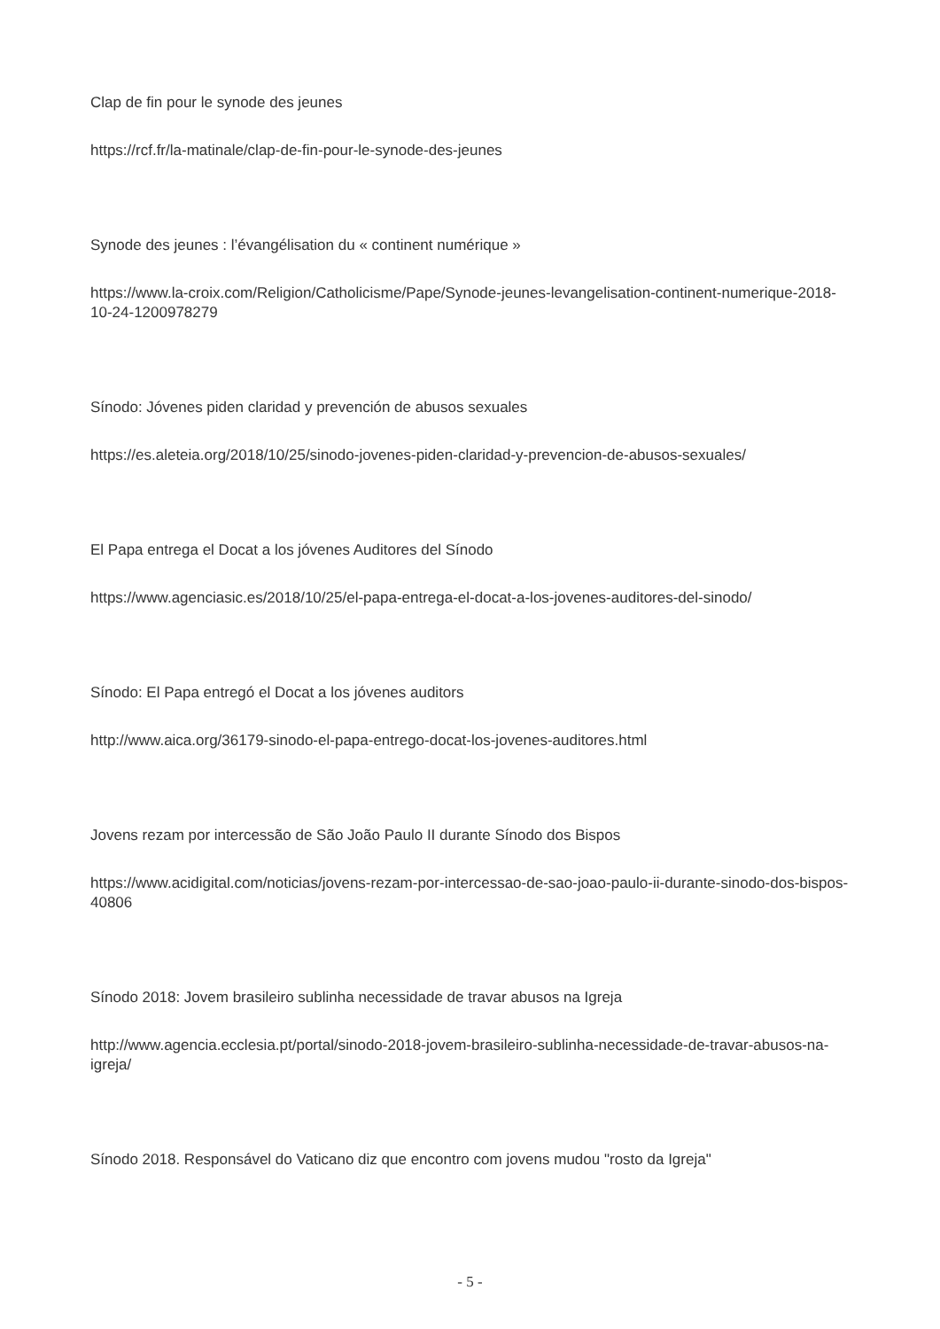Clap de fin pour le synode des jeunes
https://rcf.fr/la-matinale/clap-de-fin-pour-le-synode-des-jeunes
Synode des jeunes : l’évangélisation du « continent numérique »
https://www.la-croix.com/Religion/Catholicisme/Pape/Synode-jeunes-levangelisation-continent-numerique-2018-10-24-1200978279
Sínodo: Jóvenes piden claridad y prevención de abusos sexuales
https://es.aleteia.org/2018/10/25/sinodo-jovenes-piden-claridad-y-prevencion-de-abusos-sexuales/
El Papa entrega el Docat a los jóvenes Auditores del Sínodo
https://www.agenciasic.es/2018/10/25/el-papa-entrega-el-docat-a-los-jovenes-auditores-del-sinodo/
Sínodo: El Papa entregó el Docat a los jóvenes auditors
http://www.aica.org/36179-sinodo-el-papa-entrego-docat-los-jovenes-auditores.html
Jovens rezam por intercessão de São João Paulo II durante Sínodo dos Bispos
https://www.acidigital.com/noticias/jovens-rezam-por-intercessao-de-sao-joao-paulo-ii-durante-sinodo-dos-bispos-40806
Sínodo 2018: Jovem brasileiro sublinha necessidade de travar abusos na Igreja
http://www.agencia.ecclesia.pt/portal/sinodo-2018-jovem-brasileiro-sublinha-necessidade-de-travar-abusos-na-igreja/
Sínodo 2018. Responsável do Vaticano diz que encontro com jovens mudou "rosto da Igreja"
- 5 -